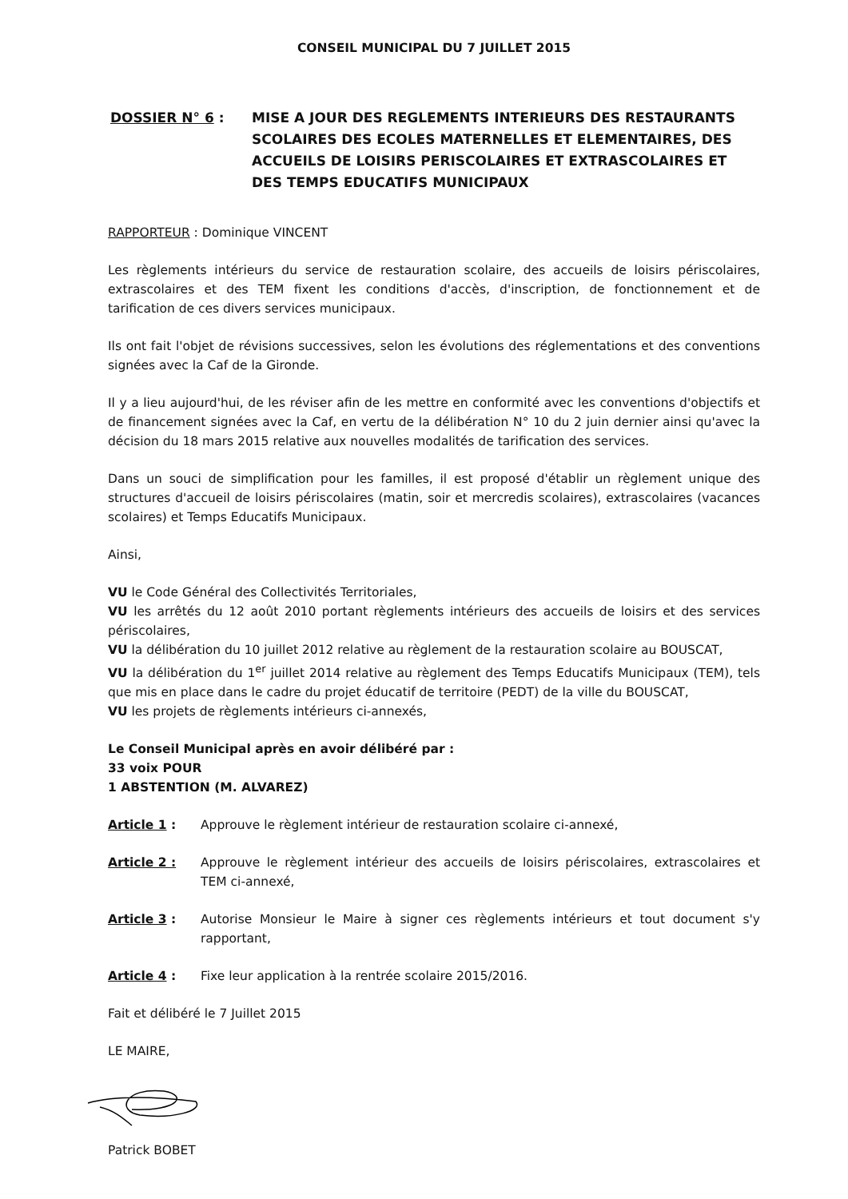CONSEIL MUNICIPAL DU 7 JUILLET 2015
DOSSIER N° 6 : MISE A JOUR DES REGLEMENTS INTERIEURS DES RESTAURANTS SCOLAIRES DES ECOLES MATERNELLES ET ELEMENTAIRES, DES ACCUEILS DE LOISIRS PERISCOLAIRES ET EXTRASCOLAIRES ET DES TEMPS EDUCATIFS MUNICIPAUX
RAPPORTEUR : Dominique VINCENT
Les règlements intérieurs du service de restauration scolaire, des accueils de loisirs périscolaires, extrascolaires et des TEM fixent les conditions d'accès, d'inscription, de fonctionnement et de tarification de ces divers services municipaux.
Ils ont fait l'objet de révisions successives, selon les évolutions des réglementations et des conventions signées avec la Caf de la Gironde.
Il y a lieu aujourd'hui, de les réviser afin de les mettre en conformité avec les conventions d'objectifs et de financement signées avec la Caf, en vertu de la délibération N° 10 du 2 juin dernier ainsi qu'avec la décision du 18 mars 2015 relative aux nouvelles modalités de tarification des services.
Dans un souci de simplification pour les familles, il est proposé d'établir un règlement unique des structures d'accueil de loisirs périscolaires (matin, soir et mercredis scolaires), extrascolaires (vacances scolaires) et Temps Educatifs Municipaux.
Ainsi,
VU le Code Général des Collectivités Territoriales,
VU les arrêtés du 12 août 2010 portant règlements intérieurs des accueils de loisirs et des services périscolaires,
VU la délibération du 10 juillet 2012 relative au règlement de la restauration scolaire au BOUSCAT,
VU la délibération du 1<sup>er</sup> juillet 2014 relative au règlement des Temps Educatifs Municipaux (TEM), tels que mis en place dans le cadre du projet éducatif de territoire (PEDT) de la ville du BOUSCAT,
VU les projets de règlements intérieurs ci-annexés,
Le Conseil Municipal après en avoir délibéré par :
33 voix POUR
1 ABSTENTION (M. ALVAREZ)
Article 1 : Approuve le règlement intérieur de restauration scolaire ci-annexé,
Article 2 : Approuve le règlement intérieur des accueils de loisirs périscolaires, extrascolaires et TEM ci-annexé,
Article 3 : Autorise Monsieur le Maire à signer ces règlements intérieurs et tout document s'y rapportant,
Article 4 : Fixe leur application à la rentrée scolaire 2015/2016.
Fait et délibéré le 7 Juillet 2015
LE MAIRE,
Patrick BOBET